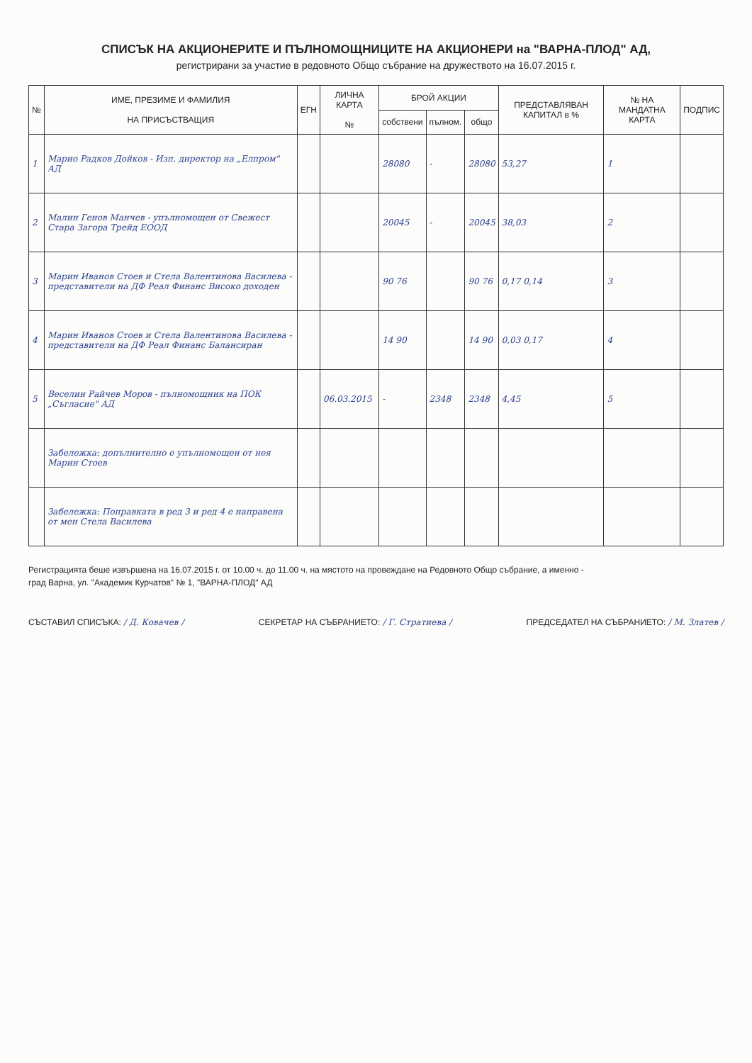СПИСЪК НА АКЦИОНЕРИТЕ И ПЪЛНОМОЩНИЦИТЕ НА АКЦИОНЕРИ на "ВАРНА-ПЛОД" АД,
регистрирани за участие в редовното Общо събрание на дружеството на 16.07.2015 г.
| № | ИМЕ, ПРЕЗИМЕ И ФАМИЛИЯ НА ПРИСЪСТВАЩИЯ | ЕГН | ЛИЧНА КАРТА № | БРОЙ АКЦИИ | | | ПРЕДСТАВЛЯВАН КАПИТАЛ в % | № НА МАНДАТНА КАРТА | ПОДПИС |
| --- | --- | --- | --- | --- | --- | --- | --- | --- | --- |
| | | | | собствени | пълном. | общо | | | |
| 1 | Марио Радков Дойков - Изп. директор на „Елпром" АД | | | 28080 | - | 28080 | 53,27 | 1 | |
| 2 | Малин Генов Манчев - упълномощен от Свежест Стара Загора Трейд ЕООД | | | 20045 | - | 20045 | 38,03 | 2 | |
| 3 | Марин Иванов Стоев и Стела Валентинова Василева - представители на ДФ Реал Финанс Високо доходен | | | 90 76 | | 90 76 | 0,17 0,14 | 3 | |
| 4 | Марин Иванов Стоев и Стела Валентинова Василева - представители на ДФ Реал Финанс Балансиран | | | 14 90 | | 14 90 | 0,03 0,17 | 4 | |
| 5 | Веселин Райчев Моров - пълномощник на ПОК „Съгласие" АД | | 06.03.2015 | - | 2348 | 2348 | 4,45 | 5 | |
| | Забележка: допълнително е упълномощен от нея Марин Стоев | | | | | | | | |
| | Забележка: Поправката в ред 3 и ред 4 е направена от мен Стела Василева | | | | | | | | |
Регистрацията беше извършена на 16.07.2015 г. от 10.00 ч. до 11.00 ч. на мястото на провеждане на Редовното Общо събрание, а именно -
град Варна, ул. "Академик Курчатов" № 1, "ВАРНА-ПЛОД" АД
СЪСТАВИЛ СПИСЪКА: / Д. Ковачев /
СЕКРЕТАР НА СЪБРАНИЕТО: / Г. Стратиева /
ПРЕДСЕДАТЕЛ НА СЪБРАНИЕТО: / М. Златев /